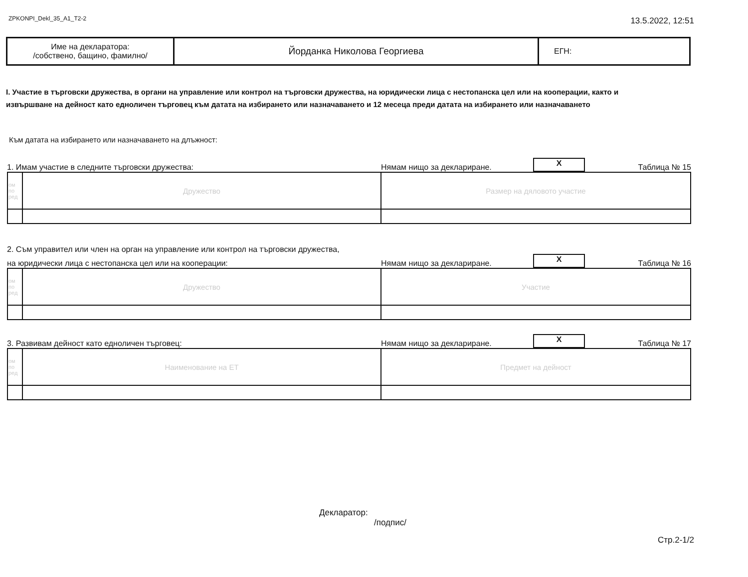ZPKONPI_Dekl_35_A1_T2-2
13.5.2022, 12:51
| Име на декларатора: /собствено, бащино, фамилно/ | Йорданка Николова Георгиева | ЕГН: |
I. Участие в търговски дружества, в органи на управление или контрол на търговски дружества, на юридически лица с нестопанска цел или на кооперации, както и
извършване на дейност като едноличен търговец към датата на избирането или назначаването и 12 месеца преди датата на избирането или назначаването
Към датата на избирането или назначаването на длъжност:
1. Имам участие в следните търговски дружества:
Нямам нищо за деклариране.
X
Таблица № 15
| ом по ред | Дружество | Размер на дяловото участие |
2. Съм управител или член на орган на управление или контрол на търговски дружества,
на юридически лица с нестопанска цел или на кооперации:
Нямам нищо за деклариране.
X
Таблица № 16
| ом по ред | Дружество | Участие |
3. Развивам дейност като едноличен търговец:
Нямам нищо за деклариране.
X
Таблица № 17
| ом по ред | Наименование на ЕТ | Предмет на дейност |
Декларатор:
/подпис/
Стр.2-1/2